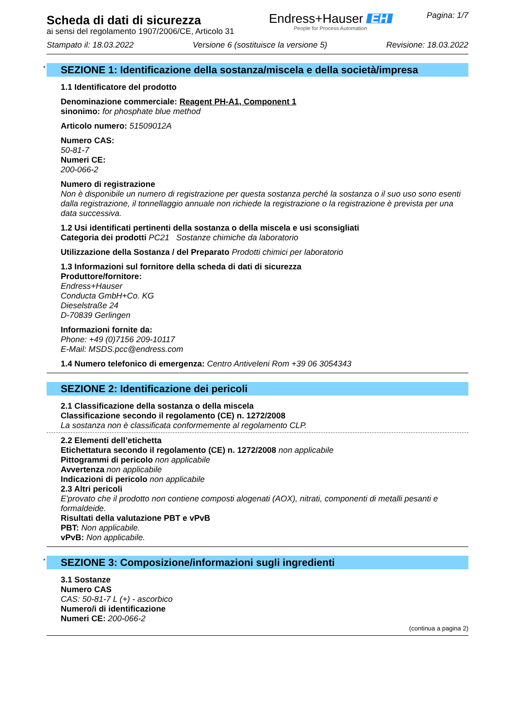Scheda di dati di sicurezza
ai sensi del regolamento 1907/2006/CE, Articolo 31
Endress+Hauser EH
People for Process Automation
Pagina: 1/7
Stampato il: 18.03.2022 Versione 6 (sostituisce la versione 5) Revisione: 18.03.2022
* SEZIONE 1: Identificazione della sostanza/miscela e della società/impresa
1.1 Identificatore del prodotto
Denominazione commerciale: Reagent PH-A1, Component 1
sinonimo: for phosphate blue method
Articolo numero: 51509012A
Numero CAS:
50-81-7
Numeri CE:
200-066-2
Numero di registrazione
Non è disponibile un numero di registrazione per questa sostanza perché la sostanza o il suo uso sono esenti dalla registrazione, il tonnellaggio annuale non richiede la registrazione o la registrazione è prevista per una data successiva.
1.2 Usi identificati pertinenti della sostanza o della miscela e usi sconsigliati
Categoria dei prodotti PC21 Sostanze chimiche da laboratorio
Utilizzazione della Sostanza / del Preparato Prodotti chimici per laboratorio
1.3 Informazioni sul fornitore della scheda di dati di sicurezza
Produttore/fornitore:
Endress+Hauser
Conducta GmbH+Co. KG
Dieselstraße 24
D-70839 Gerlingen
Informazioni fornite da:
Phone: +49 (0)7156 209-10117
E-Mail: MSDS.pcc@endress.com
1.4 Numero telefonico di emergenza: Centro Antiveleni Rom +39 06 3054343
SEZIONE 2: Identificazione dei pericoli
2.1 Classificazione della sostanza o della miscela
Classificazione secondo il regolamento (CE) n. 1272/2008
La sostanza non è classificata conformemente al regolamento CLP.
2.2 Elementi dell’etichetta
Etichettatura secondo il regolamento (CE) n. 1272/2008 non applicabile
Pittogrammi di pericolo non applicabile
Avvertenza non applicabile
Indicazioni di pericolo non applicabile
2.3 Altri pericoli
E'provato che il prodotto non contiene composti alogenati (AOX), nitrati, componenti di metalli pesanti e formaldeide.
Risultati della valutazione PBT e vPvB
PBT: Non applicabile.
vPvB: Non applicabile.
* SEZIONE 3: Composizione/informazioni sugli ingredienti
3.1 Sostanze
Numero CAS
CAS: 50-81-7 L (+) - ascorbico
Numero/i di identificazione
Numeri CE: 200-066-2
(continua a pagina 2)